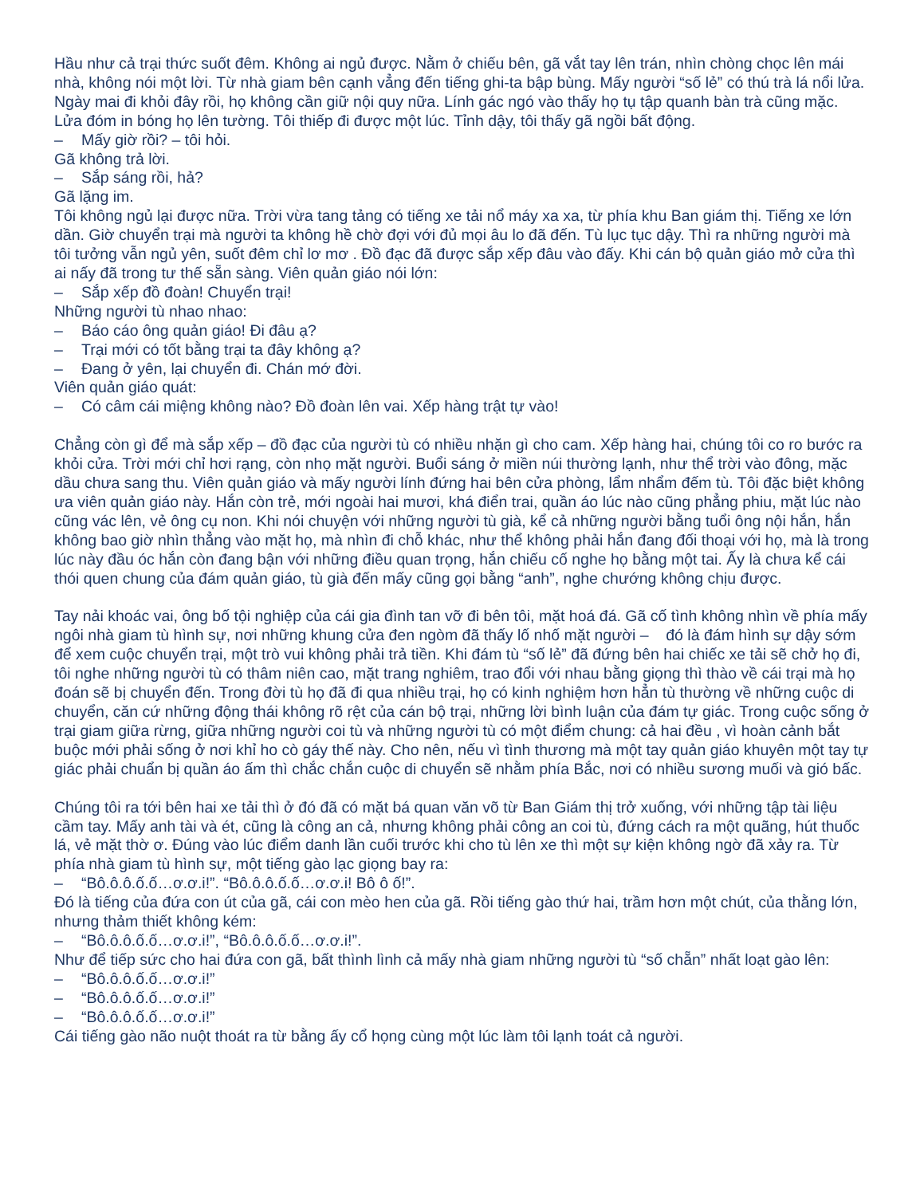Hầu như cả trại thức suốt đêm. Không ai ngủ được. Nằm ở chiếu bên, gã vắt tay lên trán, nhìn chòng chọc lên mái nhà, không nói một lời. Từ nhà giam bên cạnh vẳng đến tiếng ghi-ta bập bùng. Mấy người “số lẻ” có thú trà lá nổi lửa. Ngày mai đi khỏi đây rồi, họ không cần giữ nội quy nữa. Lính gác ngó vào thấy họ tụ tập quanh bàn trà cũng mặc. Lửa đóm in bóng họ lên tường. Tôi thiếp đi được một lúc. Tỉnh dậy, tôi thấy gã ngồi bất động.
– Mấy giờ rồi? – tôi hỏi.
Gã không trả lời.
– Sắp sáng rồi, hả?
Gã lặng im.
Tôi không ngủ lại được nữa. Trời vừa tang tảng có tiếng xe tải nổ máy xa xa, từ phía khu Ban giám thị. Tiếng xe lớn dần. Giờ chuyển trại mà người ta không hề chờ đợi với đủ mọi âu lo đã đến. Tù lục tục dậy. Thì ra những người mà tôi tưởng vẫn ngủ yên, suốt đêm chỉ lơ mơ . Đồ đạc đã được sắp xếp đâu vào đấy. Khi cán bộ quản giáo mở cửa thì ai nấy đã trong tư thế sẵn sàng. Viên quản giáo nói lớn:
– Sắp xếp đồ đoàn! Chuyển trại!
Những người tù nhao nhao:
– Báo cáo ông quản giáo! Đi đâu ạ?
– Trại mới có tốt bằng trại ta đây không ạ?
– Đang ở yên, lại chuyển đi. Chán mớ đời.
Viên quản giáo quát:
– Có câm cái miệng không nào? Đồ đoàn lên vai. Xếp hàng trật tự vào!
Chẳng còn gì để mà sắp xếp – đồ đạc của người tù có nhiều nhặn gì cho cam. Xếp hàng hai, chúng tôi co ro bước ra khỏi cửa. Trời mới chỉ hơi rạng, còn nhọ mặt người. Buổi sáng ở miền núi thường lạnh, như thể trời vào đông, mặc dầu chưa sang thu. Viên quản giáo và mấy người lính đứng hai bên cửa phòng, lẩm nhẩm đếm tù. Tôi đặc biệt không ưa viên quản giáo này. Hắn còn trẻ, mới ngoài hai mươi, khá điển trai, quần áo lúc nào cũng phẳng phiu, mặt lúc nào cũng vác lên, vẻ ông cụ non. Khi nói chuyện với những người tù già, kể cả những người bằng tuổi ông nội hắn, hắn không bao giờ nhìn thẳng vào mặt họ, mà nhìn đi chỗ khác, như thể không phải hắn đang đối thoại với họ, mà là trong lúc này đầu óc hắn còn đang bận với những điều quan trọng, hắn chiếu cố nghe họ bằng một tai. Ấy là chưa kể cái thói quen chung của đám quản giáo, tù già đến mấy cũng gọi bằng “anh”, nghe chướng không chịu được.
Tay nải khoác vai, ông bố tội nghiệp của cái gia đình tan vỡ đi bên tôi, mặt hoá đá. Gã cố tình không nhìn về phía mấy ngôi nhà giam tù hình sự, nơi những khung cửa đen ngòm đã thấy lố nhố mặt người – đó là đám hình sự dậy sớm để xem cuộc chuyển trại, một trò vui không phải trả tiền. Khi đám tù “số lẻ” đã đứng bên hai chiếc xe tải sẽ chở họ đi, tôi nghe những người tù có thâm niên cao, mặt trang nghiêm, trao đổi với nhau bằng giọng thì thào về cái trại mà họ đoán sẽ bị chuyển đến. Trong đời tù họ đã đi qua nhiều trại, họ có kinh nghiệm hơn hẳn tù thường về những cuộc di chuyển, căn cứ những động thái không rõ rệt của cán bộ trại, những lời bình luận của đám tự giác. Trong cuộc sống ở trại giam giữa rừng, giữa những người coi tù và những người tù có một điểm chung: cả hai đều , vì hoàn cảnh bắt buộc mới phải sống ở nơi khỉ ho cò gáy thế này. Cho nên, nếu vì tình thương mà một tay quản giáo khuyên một tay tự giác phải chuẩn bị quần áo ấm thì chắc chắn cuộc di chuyển sẽ nhằm phía Bắc, nơi có nhiều sương muối và gió bấc.
Chúng tôi ra tới bên hai xe tải thì ở đó đã có mặt bá quan văn võ từ Ban Giám thị trở xuống, với những tập tài liệu cầm tay. Mấy anh tài và ét, cũng là công an cả, nhưng không phải công an coi tù, đứng cách ra một quãng, hút thuốc lá, vẻ mặt thờ ơ. Đúng vào lúc điểm danh lần cuối trước khi cho tù lên xe thì một sự kiện không ngờ đã xảy ra. Từ phía nhà giam tù hình sự, một tiếng gào lạc giọng bay ra:
– “Bô.ô.ô.ố.ố…ơ.ơ.i!”. “Bô.ô.ô.ố.ố…ơ.ơ.i! Bô ô ố!”.
Đó là tiếng của đứa con út của gã, cái con mèo hen của gã. Rồi tiếng gào thứ hai, trầm hơn một chút, của thằng lớn, nhưng thảm thiết không kém:
– “Bô.ô.ô.ố.ố…ơ.ơ.i!”, “Bô.ô.ô.ố.ố…ơ.ơ.i!”.
Như để tiếp sức cho hai đứa con gã, bất thình lình cả mấy nhà giam những người tù “số chẵn” nhất loạt gào lên:
– “Bô.ô.ô.ố.ố…ơ.ơ.i!”
– “Bô.ô.ô.ố.ố…ơ.ơ.i!”
– “Bô.ô.ô.ố.ố…ơ.ơ.i!”
Cái tiếng gào não nuột thoát ra từ bằng ấy cổ họng cùng một lúc làm tôi lạnh toát cả người.